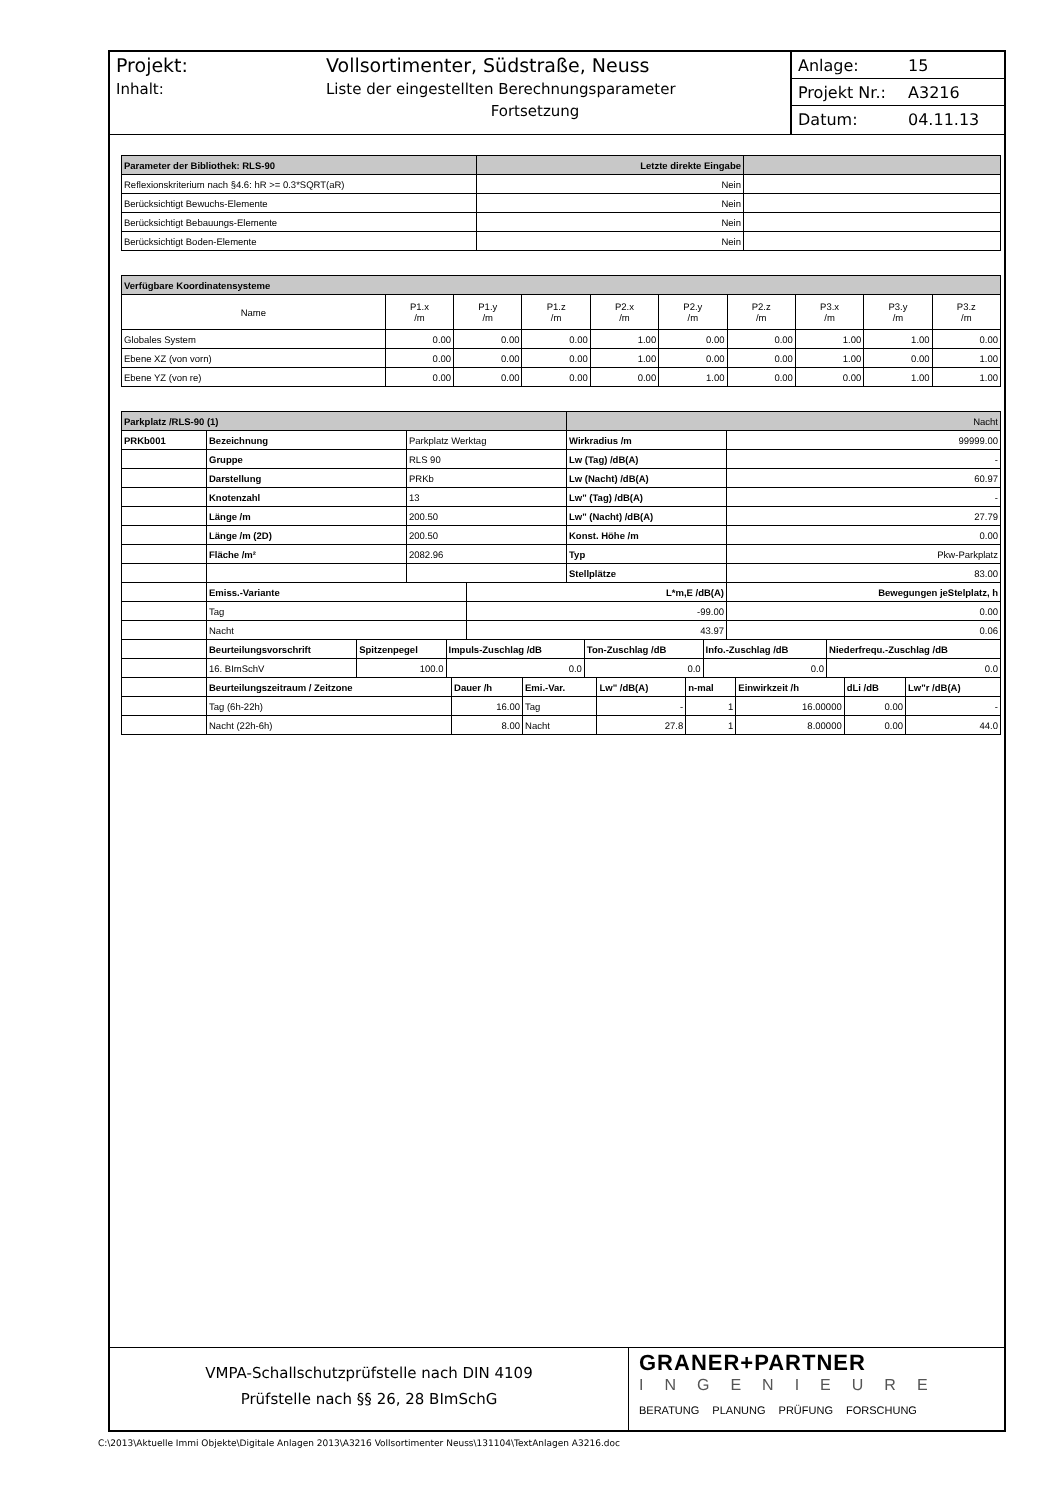Projekt: Vollsortimenter, Südstraße, Neuss
Inhalt: Liste der eingestellten Berechnungsparameter
Fortsetzung
Anlage: 15
Projekt Nr.: A3216
Datum: 04.11.13
| Parameter der Bibliothek: RLS-90 | Letzte direkte Eingabe | |
| --- | --- | --- |
| Reflexionskriterium nach §4.6: hR >= 0.3*SQRT(aR) | Nein | |
| Berücksichtigt Bewuchs-Elemente | Nein | |
| Berücksichtigt Bebauungs-Elemente | Nein | |
| Berücksichtigt Boden-Elemente | Nein | |
| Verfügbare Koordinatensysteme | | | | | | | | | |
| --- | --- | --- | --- | --- | --- | --- | --- | --- | --- |
| Name | P1.x /m | P1.y /m | P1.z /m | P2.x /m | P2.y /m | P2.z /m | P3.x /m | P3.y /m | P3.z /m |
| Globales System | 0.00 | 0.00 | 0.00 | 1.00 | 0.00 | 0.00 | 1.00 | 1.00 | 0.00 |
| Ebene XZ (von vorn) | 0.00 | 0.00 | 0.00 | 1.00 | 0.00 | 0.00 | 1.00 | 0.00 | 1.00 |
| Ebene YZ (von re) | 0.00 | 0.00 | 0.00 | 0.00 | 1.00 | 0.00 | 0.00 | 1.00 | 1.00 |
| Parkplatz /RLS-90 (1) | | | Nacht | |
| PRKb001 | Bezeichnung | Parkplatz Werktag | Wirkradius /m | 99999.00 |
| | Gruppe | RLS 90 | Lw (Tag) /dB(A) | - |
| | Darstellung | PRKb | Lw (Nacht) /dB(A) | 60.97 |
| | Knotenzahl | 13 | Lw" (Tag) /dB(A) | - |
| | Länge /m | 200.50 | Lw" (Nacht) /dB(A) | 27.79 |
| | Länge /m (2D) | 200.50 | Konst. Höhe /m | 0.00 |
| | Fläche /m² | 2082.96 | Typ | Pkw-Parkplatz |
| | | | Stellplätze | 83.00 |
| | Emiss.-Variante | L*m,E /dB(A) | Bewegungen jeStelplatz, h |
| | Tag | -99.00 | 0.00 |
| | Nacht | 43.97 | 0.06 |
| | Beurteilungsvorschrift | Spitzenpegel | Impuls-Zuschlag /dB | Ton-Zuschlag /dB | Info.-Zuschlag /dB | Niederfrequ.-Zuschlag /dB |
| | 16. BImSchV | 100.0 | 0.0 | 0.0 | 0.0 | 0.0 |
| | Beurteilungszeitraum / Zeitzone | Dauer /h | Emi.-Var. | Lw" /dB(A) | n-mal | Einwirkzeit /h | dLi /dB | Lw"r /dB(A) |
| | Tag (6h-22h) | 16.00 | Tag | - | 1 | 16.00000 | 0.00 | - |
| | Nacht (22h-6h) | 8.00 | Nacht | 27.8 | 1 | 8.00000 | 0.00 | 44.0 |
VMPA-Schallschutzprüfstelle nach DIN 4109
Prüfstelle nach §§ 26, 28 BImSchG
GRANER+PARTNER
INGENIEURE
BERATUNG PLANUNG PRÜFUNG FORSCHUNG
C:\2013\Aktuelle Immi Objekte\Digitale Anlagen 2013\A3216 Vollsortimenter Neuss\131104\TextAnlagen A3216.doc